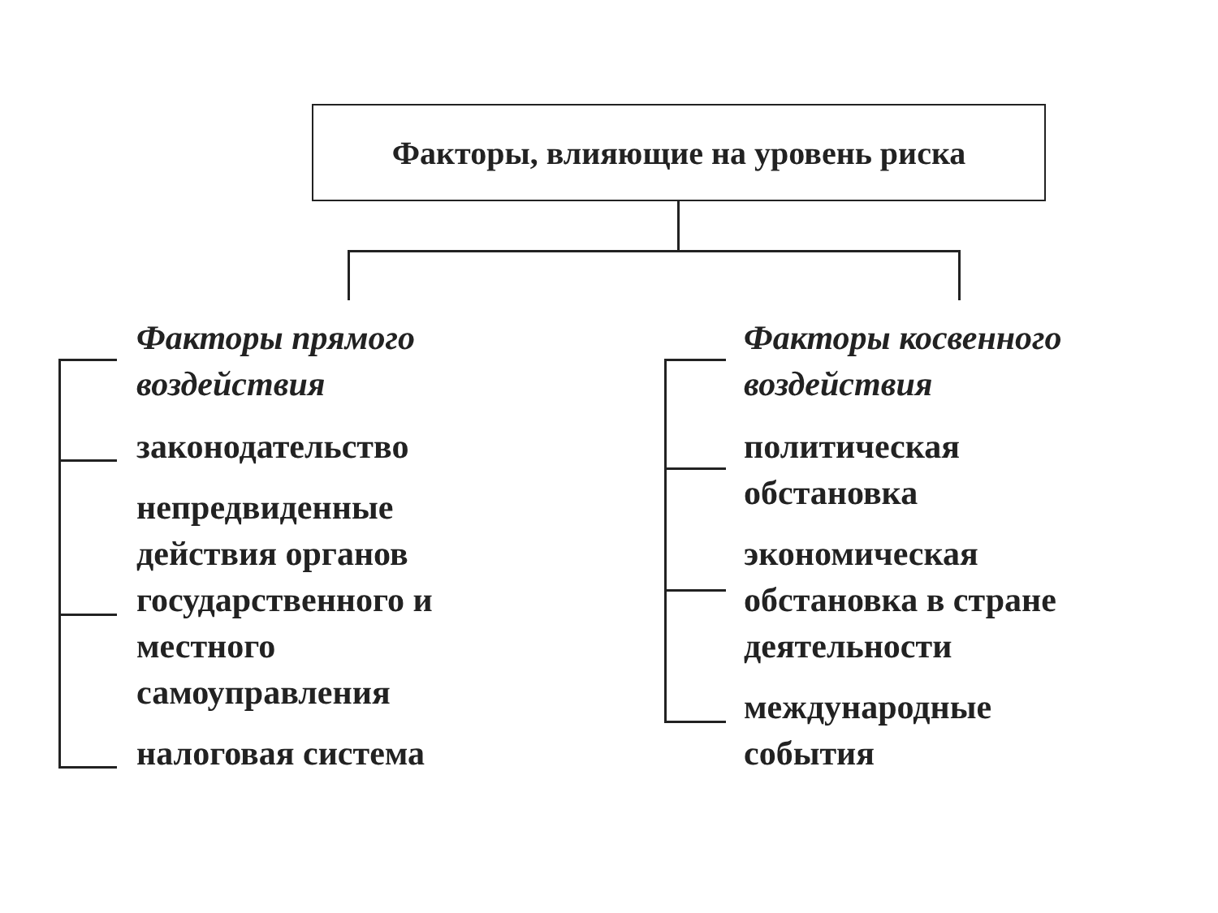Факторы, влияющие на уровень риска
Факторы прямого
воздействия
законодательство
непредвиденные действия органов государственного и местного самоуправления
налоговая система
Факторы косвенного
воздействия
политическая
обстановка
экономическая
обстановка в стране
деятельности
международные
события